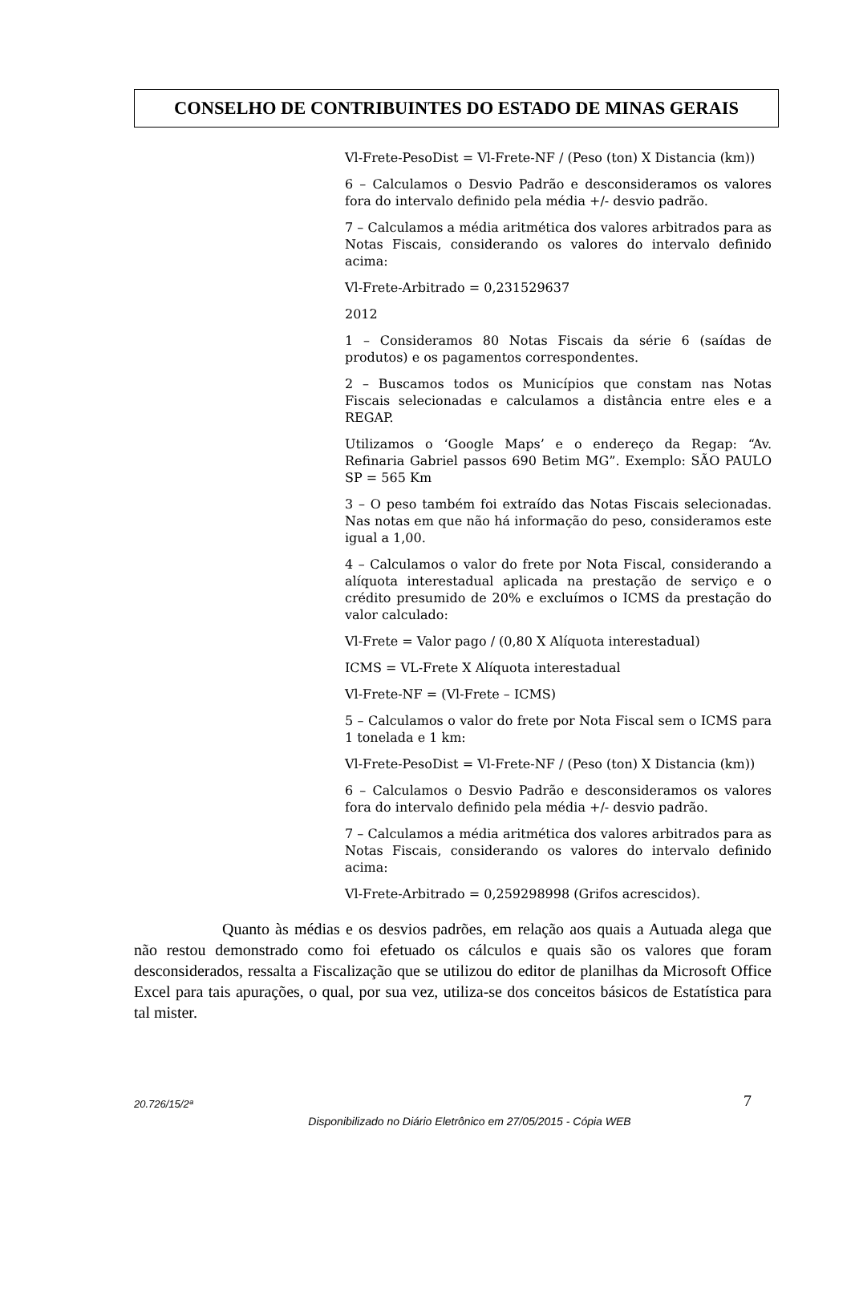CONSELHO DE CONTRIBUINTES DO ESTADO DE MINAS GERAIS
Vl-Frete-PesoDist = Vl-Frete-NF / (Peso (ton) X Distancia (km))
6 – Calculamos o Desvio Padrão e desconsideramos os valores fora do intervalo definido pela média +/- desvio padrão.
7 – Calculamos a média aritmética dos valores arbitrados para as Notas Fiscais, considerando os valores do intervalo definido acima:
Vl-Frete-Arbitrado = 0,231529637
2012
1 – Consideramos 80 Notas Fiscais da série 6 (saídas de produtos) e os pagamentos correspondentes.
2 – Buscamos todos os Municípios que constam nas Notas Fiscais selecionadas e calculamos a distância entre eles e a REGAP.
Utilizamos o ‘Google Maps’ e o endereço da Regap: “Av. Refinaria Gabriel passos 690 Betim MG”. Exemplo: SÃO PAULO SP = 565 Km
3 – O peso também foi extraído das Notas Fiscais selecionadas. Nas notas em que não há informação do peso, consideramos este igual a 1,00.
4 – Calculamos o valor do frete por Nota Fiscal, considerando a alíquota interestadual aplicada na prestação de serviço e o crédito presumido de 20% e excluímos o ICMS da prestação do valor calculado:
Vl-Frete = Valor pago / (0,80 X Alíquota interestadual)
ICMS = VL-Frete X Alíquota interestadual
Vl-Frete-NF = (Vl-Frete – ICMS)
5 – Calculamos o valor do frete por Nota Fiscal sem o ICMS para 1 tonelada e 1 km:
Vl-Frete-PesoDist = Vl-Frete-NF / (Peso (ton) X Distancia (km))
6 – Calculamos o Desvio Padrão e desconsideramos os valores fora do intervalo definido pela média +/- desvio padrão.
7 – Calculamos a média aritmética dos valores arbitrados para as Notas Fiscais, considerando os valores do intervalo definido acima:
Vl-Frete-Arbitrado = 0,259298998 (Grifos acrescidos).
Quanto às médias e os desvios padrões, em relação aos quais a Autuada alega que não restou demonstrado como foi efetuado os cálculos e quais são os valores que foram desconsiderados, ressalta a Fiscalização que se utilizou do editor de planilhas da Microsoft Office Excel para tais apurações, o qual, por sua vez, utiliza-se dos conceitos básicos de Estatística para tal mister.
20.726/15/2ª 7
Disponibilizado no Diário Eletrônico em 27/05/2015 - Cópia WEB